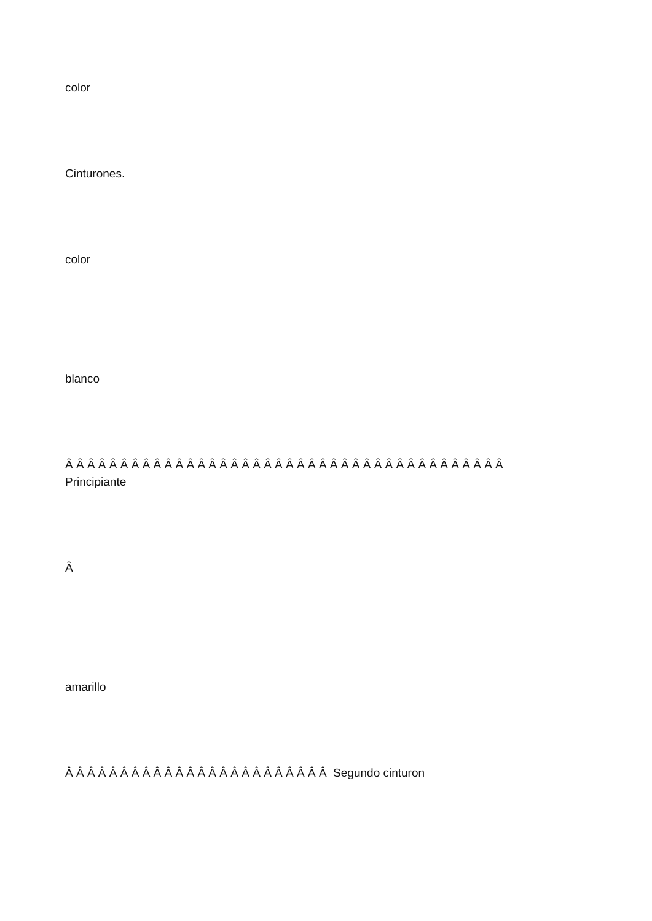color
Cinturones.
color
blanco
Â Â Â Â Â Â Â Â Â Â Â Â Â Â Â Â Â Â Â Â Â Â Â Â Â Â Â Â Â Â Â Â Â Â Â Â Â Â Â Â
Principiante
Â
amarillo
Â Â Â Â Â Â Â Â Â Â Â Â Â Â Â Â Â Â Â Â Â Â Â Â Segundo cinturon